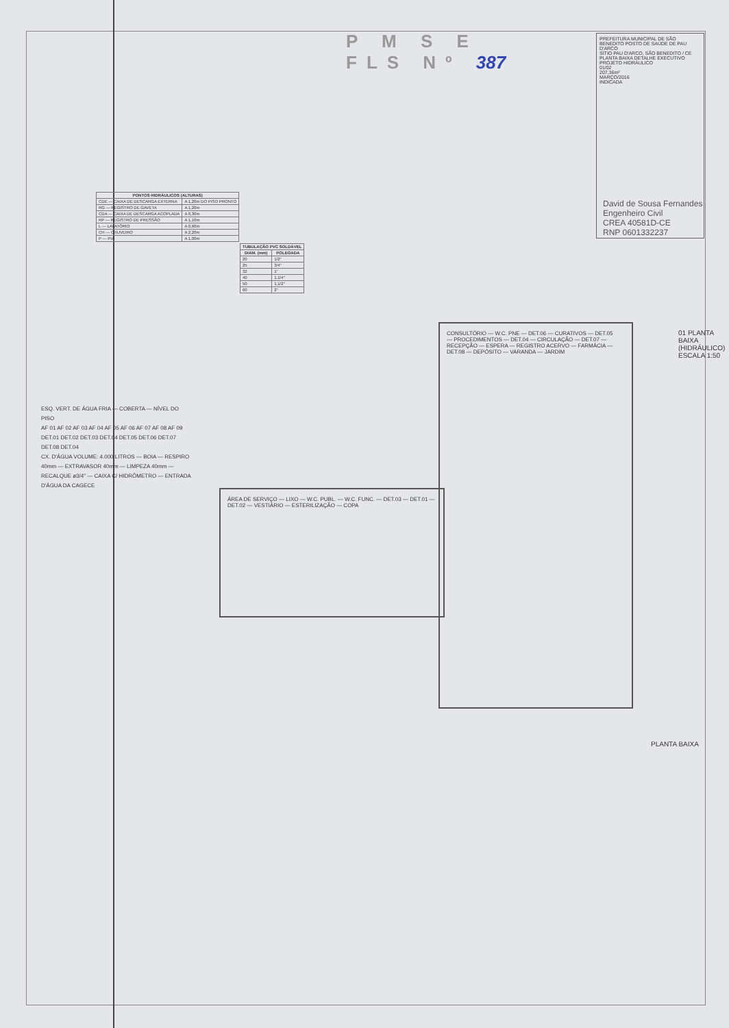P M S E
FLS Nº 387
PREFEITURA MUNICIPAL DE SÃO BENEDITO POSTO DE SAÚDE DE PAU D'ARCO
SÍTIO PAU D'ARCO, SÃO BENEDITO / CE
PLANTA BAIXA DETALHE EXECUTIVO
PROJETO HIDRÁULICO
01/02
207,36m²
MARÇO/2016
INDICADA
David de Sousa Fernandes
Engenheiro Civil
CREA 40581D-CE
RNP 0601332237
| PONTOS HIDRÁULICOS (ALTURAS) | |
| --- | --- |
| CDE — CAIXA DE DESCARGA EXTERNA | A 1,20m DO PISO PRONTO |
| RG — REGISTRO DE GAVETA | A 1,20m |
| CDA — CAIXA DE DESCARGA ACOPLADA | A 0,30m |
| RP — REGISTRO DE PRESSÃO | A 1,10m |
| L — LAVATÓRIO | A 0,60m |
| CH — CHUVEIRO | A 2,20m |
| P — PIA | A 1,00m |
| TUBULAÇÃO PVC SOLDÁVEL | |
| --- | --- |
| DIAM. (mm) | POLEGADA |
| 20 | 1/2" |
| 25 | 3/4" |
| 32 | 1" |
| 40 | 1.1/4" |
| 50 | 1.1/2" |
| 60 | 2" |
ESQ. VERT. DE ÁGUA FRIA — COBERTA — NÍVEL DO PISO
AF 01 AF 02 AF 03 AF 04 AF 05 AF 06 AF 07 AF 08 AF 09
DET.01 DET.02 DET.03 DET.04 DET.05 DET.06 DET.07 DET.08 DET.04
CX. D'ÁGUA VOLUME: 4.000 LITROS — BOIA — RESPIRO 40mm — EXTRAVASOR 40mm — LIMPEZA 40mm — RECALQUE ø3/4" — CAIXA C/ HIDRÔMETRO — ENTRADA D'ÁGUA DA CAGECE
ÁREA DE SERVIÇO — LIXO — W.C. PUBL. — W.C. FUNC. — DET.03 — DET.01 — DET.02 — VESTIÁRIO — ESTERILIZAÇÃO — COPA
CONSULTÓRIO — W.C. PNE — DET.06 — CURATIVOS — DET.05 — PROCEDIMENTOS — DET.04 — CIRCULAÇÃO — DET.07 — RECEPÇÃO — ESPERA — REGISTRO ACERVO — FARMÁCIA — DET.08 — DEPÓSITO — VARANDA — JARDIM
01 PLANTA BAIXA (HIDRÁULICO) ESCALA 1:50
PLANTA BAIXA